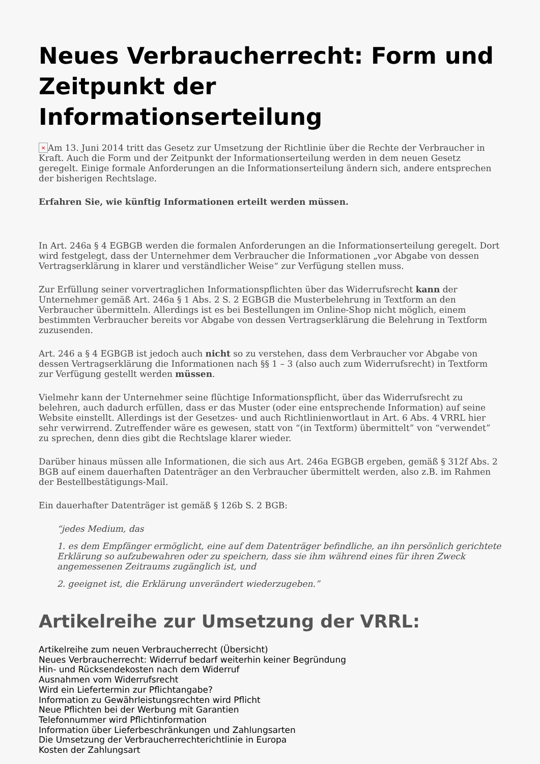Neues Verbraucherrecht: Form und Zeitpunkt der Informationserteilung
✕ Am 13. Juni 2014 tritt das Gesetz zur Umsetzung der Richtlinie über die Rechte der Verbraucher in Kraft. Auch die Form und der Zeitpunkt der Informationserteilung werden in dem neuen Gesetz geregelt. Einige formale Anforderungen an die Informationserteilung ändern sich, andere entsprechen der bisherigen Rechtslage.
Erfahren Sie, wie künftig Informationen erteilt werden müssen.
In Art. 246a § 4 EGBGB werden die formalen Anforderungen an die Informationserteilung geregelt. Dort wird festgelegt, dass der Unternehmer dem Verbraucher die Informationen „vor Abgabe von dessen Vertragserklärung in klarer und verständlicher Weise“ zur Verfügung stellen muss.
Zur Erfüllung seiner vorvertraglichen Informationspflichten über das Widerrufsrecht kann der Unternehmer gemäß Art. 246a § 1 Abs. 2 S. 2 EGBGB die Musterbelehrung in Textform an den Verbraucher übermitteln. Allerdings ist es bei Bestellungen im Online-Shop nicht möglich, einem bestimmten Verbraucher bereits vor Abgabe von dessen Vertragserklärung die Belehrung in Textform zuzusenden.
Art. 246 a § 4 EGBGB ist jedoch auch nicht so zu verstehen, dass dem Verbraucher vor Abgabe von dessen Vertragserklärung die Informationen nach §§ 1 – 3 (also auch zum Widerrufsrecht) in Textform zur Verfügung gestellt werden müssen.
Vielmehr kann der Unternehmer seine flüchtige Informationspflicht, über das Widerrufsrecht zu belehren, auch dadurch erfüllen, dass er das Muster (oder eine entsprechende Information) auf seine Website einstellt. Allerdings ist der Gesetzes- und auch Richtlinienwortlaut in Art. 6 Abs. 4 VRRL hier sehr verwirrend. Zutreffender wäre es gewesen, statt von “(in Textform) übermittelt” von “verwendet” zu sprechen, denn dies gibt die Rechtslage klarer wieder.
Darüber hinaus müssen alle Informationen, die sich aus Art. 246a EGBGB ergeben, gemäß § 312f Abs. 2 BGB auf einem dauerhaften Datenträger an den Verbraucher übermittelt werden, also z.B. im Rahmen der Bestellbestätigungs-Mail.
Ein dauerhafter Datenträger ist gemäß § 126b S. 2 BGB:
“jedes Medium, das
1. es dem Empfänger ermöglicht, eine auf dem Datenträger befindliche, an ihn persönlich gerichtete Erklärung so aufzubewahren oder zu speichern, dass sie ihm während eines für ihren Zweck angemessenen Zeitraums zugänglich ist, und
2. geeignet ist, die Erklärung unverändert wiederzugeben.”
Artikelreihe zur Umsetzung der VRRL:
Artikelreihe zum neuen Verbraucherrecht (Übersicht)
Neues Verbraucherrecht: Widerruf bedarf weiterhin keiner Begründung
Hin- und Rücksendekosten nach dem Widerruf
Ausnahmen vom Widerrufsrecht
Wird ein Liefertermin zur Pflichtangabe?
Information zu Gewährleistungsrechten wird Pflicht
Neue Pflichten bei der Werbung mit Garantien
Telefonnummer wird Pflichtinformation
Information über Lieferbeschränkungen und Zahlungsarten
Die Umsetzung der Verbraucherrechterichtlinie in Europa
Kosten der Zahlungsart